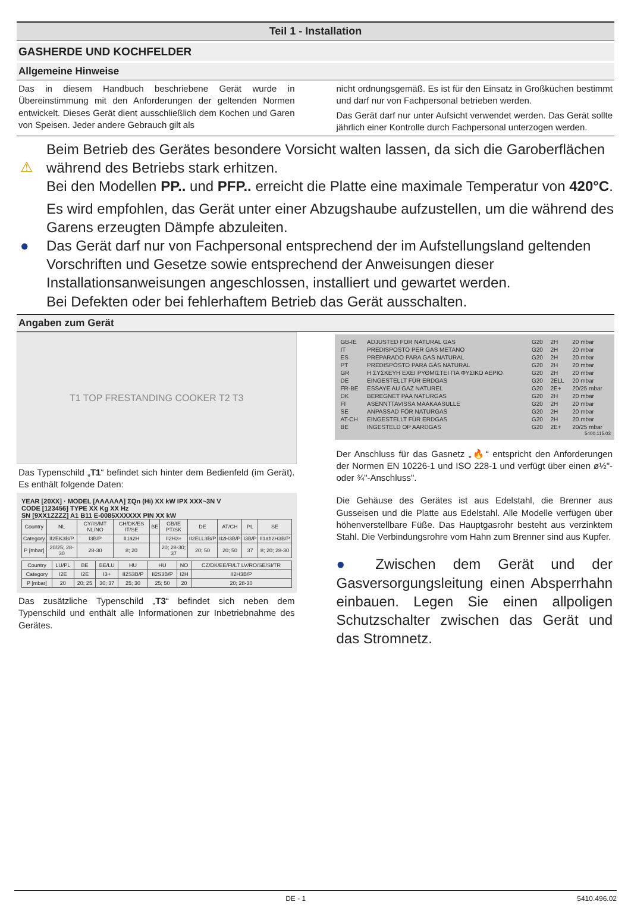Teil 1 - Installation
GASHERDE UND KOCHFELDER
Allgemeine Hinweise
Das in diesem Handbuch beschriebene Gerät wurde in Übereinstimmung mit den Anforderungen der geltenden Normen entwickelt. Dieses Gerät dient ausschließlich dem Kochen und Garen von Speisen. Jeder andere Gebrauch gilt als
nicht ordnungsgemäß. Es ist für den Einsatz in Großküchen bestimmt und darf nur von Fachpersonal betrieben werden.
Das Gerät darf nur unter Aufsicht verwendet werden. Das Gerät sollte jährlich einer Kontrolle durch Fachpersonal unterzogen werden.
⚠ Beim Betrieb des Gerätes besondere Vorsicht walten lassen, da sich die Garoberflächen während des Betriebs stark erhitzen.
Bei den Modellen PP.. und PFP.. erreicht die Platte eine maximale Temperatur von 420°C.
Es wird empfohlen, das Gerät unter einer Abzugshaube aufzustellen, um die während des Garens erzeugten Dämpfe abzuleiten.
● Das Gerät darf nur von Fachpersonal entsprechend der im Aufstellungsland geltenden Vorschriften und Gesetze sowie entsprechend der Anweisungen dieser Installationsanweisungen angeschlossen, installiert und gewartet werden.
Bei Defekten oder bei fehlerhaftem Betrieb das Gerät ausschalten.
Angaben zum Gerät
T1 TOP FRESTANDING COOKER T2 T3
Das Typenschild „T1“ befindet sich hinter dem Bedienfeld (im Gerät). Es enthält folgende Daten:
YEAR [20XX] · MODEL [AAAAAA] ΣQn (Hi) XX kW IPX XXX~3N V
CODE [123456] TYPE XX Kg XX Hz
SN [9XX1ZZZZ] A1 B11 E-0085XXXXXX PIN XX kW
| Country | NL | CY/IS/MT NL/NO | CH/DK/ES IT/SE | BE | GB/IE PT/SK | DE | AT/CH | PL | SE |
| Category | II2EK3B/P | I3B/P | II1a2H | | II2H3+ | II2ELL3B/P | II2H3B/P | I3B/P | II1ab2H3B/P |
| P [mbar] | 20/25; 28-30 | 28-30 | 8; 20 | | 20; 28-30; 37 | 20; 50 | 20; 50 | 37 | 8; 20; 28-30 |
| Country | LU/PL | BE | BE/LU | HU | HU | NO | CZ/DK/EE/FI/LT LV/RO/SE/SI/TR |
| Category | I2E | I2E | I3+ | II2S3B/P | II2S3B/P | I2H | II2H3B/P |
| P [mbar] | 20 | 20; 25 | 30; 37 | 25; 30 | 25; 50 | 20 | 20; 28-30 |
Das zusätzliche Typenschild „T3“ befindet sich neben dem Typenschild und enthält alle Informationen zur Inbetriebnahme des Gerätes.
| GB-IE | ADJUSTED FOR NATURAL GAS | G20 | 2H | 20 mbar |
| IT | PREDISPOSTO PER GAS METANO | G20 | 2H | 20 mbar |
| ES | PREPARADO PARA GAS NATURAL | G20 | 2H | 20 mbar |
| PT | PREDISPÓSTO PARA GÁS NATURAL | G20 | 2H | 20 mbar |
| GR | Η ΣΥΣΚΕΥΗ ΕΧΕΙ ΡΥΘΜΙΣΤΕΙ ΓΙΑ ΦΥΣΙΚΟ ΑΕΡΙΟ | G20 | 2H | 20 mbar |
| DE | EINGESTELLT FÜR ERDGAS | G20 | 2ELL | 20 mbar |
| FR-BE | ESSAYE AU GAZ NATUREL | G20 | 2E+ | 20/25 mbar |
| DK | BEREGNET PAA NATURGAS | G20 | 2H | 20 mbar |
| FI | ASENNTTAVISSA MAAKAASULLE | G20 | 2H | 20 mbar |
| SE | ANPASSAD FÖR NATURGAS | G20 | 2H | 20 mbar |
| AT-CH | EINGESTELLT FÜR ERDGAS | G20 | 2H | 20 mbar |
| BE | INGESTELD OP AARDGAS | G20 | 2E+ | 20/25 mbar |
5400.115.03
Der Anschluss für das Gasnetz „🔥“ entspricht den Anforderungen der Normen EN 10226-1 und ISO 228-1 und verfügt über einen ø½"- oder ¾"-Anschluss".
Die Gehäuse des Gerätes ist aus Edelstahl, die Brenner aus Gusseisen und die Platte aus Edelstahl. Alle Modelle verfügen über höhenverstellbare Füße. Das Hauptgasrohr besteht aus verzinktem Stahl. Die Verbindungsrohre vom Hahn zum Brenner sind aus Kupfer.
● Zwischen dem Gerät und der Gasversorgungsleitung einen Absperrhahn einbauen. Legen Sie einen allpoligen Schutzschalter zwischen das Gerät und das Stromnetz.
DE - 1 5410.496.02